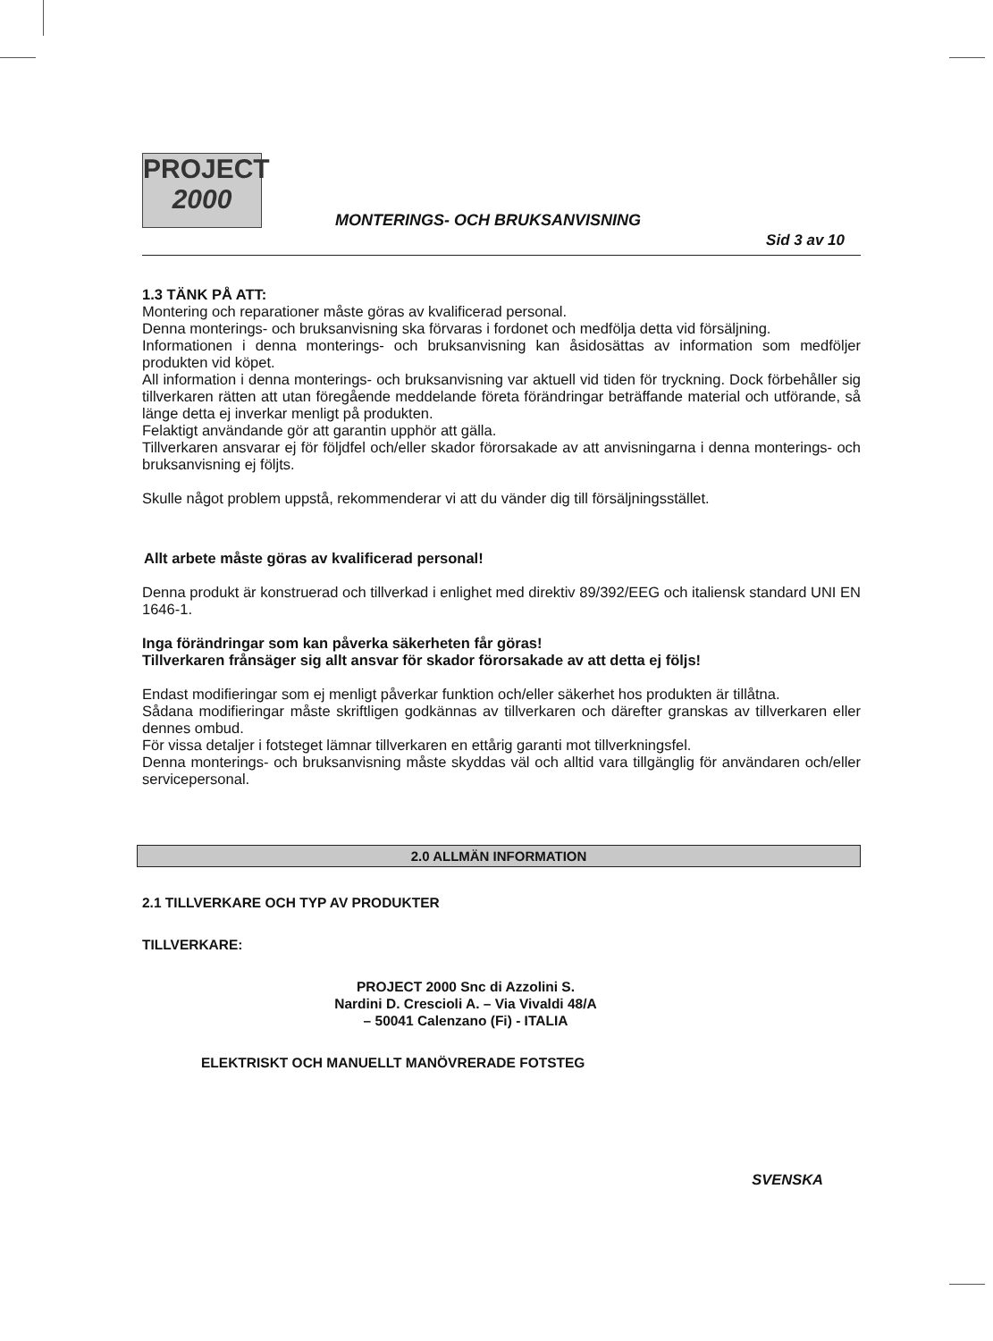PROJECT
2000
MONTERINGS- OCH BRUKSANVISNING
Sid 3 av 10
1.3 TÄNK PÅ ATT:
Montering och reparationer måste göras av kvalificerad personal.
Denna monterings- och bruksanvisning ska förvaras i fordonet och medfölja detta vid försäljning.
Informationen i denna monterings- och bruksanvisning kan åsidosättas av information som medföljer produkten vid köpet.
All information i denna monterings- och bruksanvisning var aktuell vid tiden för tryckning. Dock förbehåller sig tillverkaren rätten att utan föregående meddelande företa förändringar beträffande material och utförande, så länge detta ej inverkar menligt på produkten.
Felaktigt användande gör att garantin upphör att gälla.
Tillverkaren ansvarar ej för följdfel och/eller skador förorsakade av att anvisningarna i denna monterings- och bruksanvisning ej följts.
Skulle något problem uppstå, rekommenderar vi att du vänder dig till försäljningsstället.
Allt arbete måste göras av kvalificerad personal!
Denna produkt är konstruerad och tillverkad i enlighet med direktiv 89/392/EEG och italiensk standard UNI EN 1646-1.
Inga förändringar som kan påverka säkerheten får göras!
Tillverkaren frånsäger sig allt ansvar för skador förorsakade av att detta ej följs!
Endast modifieringar som ej menligt påverkar funktion och/eller säkerhet hos produkten är tillåtna.
Sådana modifieringar måste skriftligen godkännas av tillverkaren och därefter granskas av tillverkaren eller dennes ombud.
För vissa detaljer i fotsteget lämnar tillverkaren en ettårig garanti mot tillverkningsfel.
Denna monterings- och bruksanvisning måste skyddas väl och alltid vara tillgänglig för användaren och/eller servicepersonal.
2.0 ALLMÄN INFORMATION
2.1 TILLVERKARE OCH TYP AV PRODUKTER
TILLVERKARE:
PROJECT 2000 Snc di Azzolini S.
Nardini D. Crescioli A. – Via Vivaldi 48/A
– 50041 Calenzano (Fi) - ITALIA
ELEKTRISKT OCH MANUELLT MANÖVRERADE FOTSTEG
SVENSKA